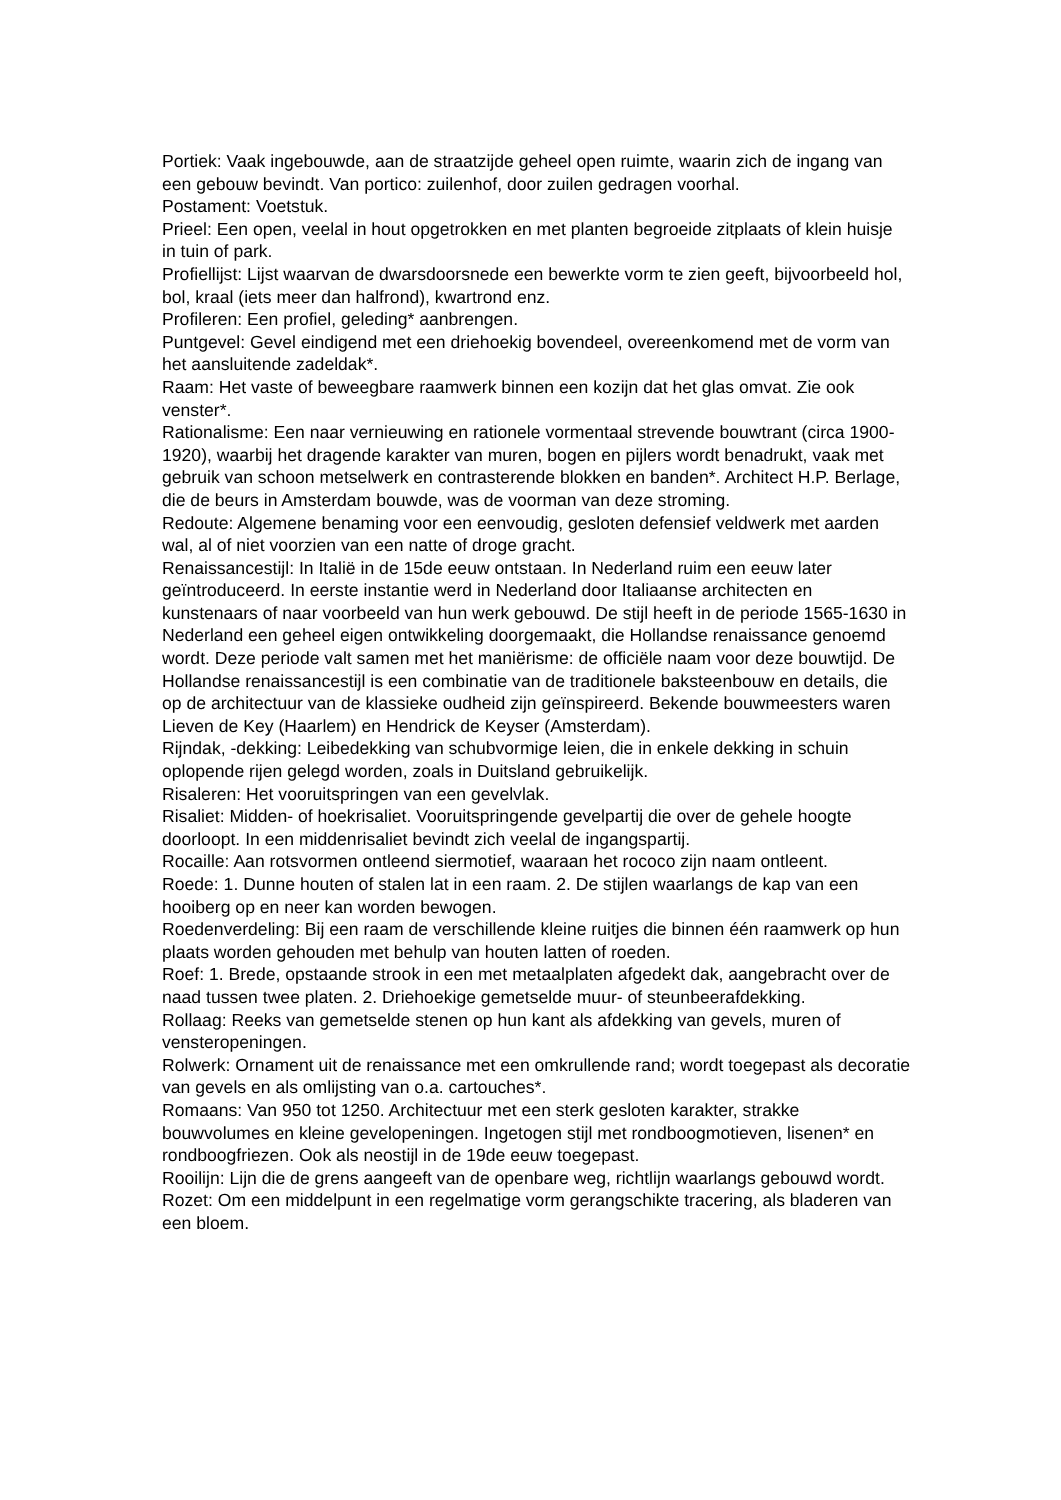Portiek: Vaak ingebouwde, aan de straatzijde geheel open ruimte, waarin zich de ingang van een gebouw bevindt. Van portico: zuilenhof, door zuilen gedragen voorhal.
Postament: Voetstuk.
Prieel: Een open, veelal in hout opgetrokken en met planten begroeide zitplaats of klein huisje in tuin of park.
Profiellijst: Lijst waarvan de dwarsdoorsnede een bewerkte vorm te zien geeft, bijvoorbeeld hol, bol, kraal (iets meer dan halfrond), kwartrond enz.
Profileren: Een profiel, geleding* aanbrengen.
Puntgevel: Gevel eindigend met een driehoekig bovendeel, overeenkomend met de vorm van het aansluitende zadeldak*.
Raam: Het vaste of beweegbare raamwerk binnen een kozijn dat het glas omvat. Zie ook venster*.
Rationalisme: Een naar vernieuwing en rationele vormentaal strevende bouwtrant (circa 1900-1920), waarbij het dragende karakter van muren, bogen en pijlers wordt benadrukt, vaak met gebruik van schoon metselwerk en contrasterende blokken en banden*. Architect H.P. Berlage, die de beurs in Amsterdam bouwde, was de voorman van deze stroming.
Redoute: Algemene benaming voor een eenvoudig, gesloten defensief veldwerk met aarden wal, al of niet voorzien van een natte of droge gracht.
Renaissancestijl: In Italië in de 15de eeuw ontstaan. In Nederland ruim een eeuw later geïntroduceerd. In eerste instantie werd in Nederland door Italiaanse architecten en kunstenaars of naar voorbeeld van hun werk gebouwd. De stijl heeft in de periode 1565-1630 in Nederland een geheel eigen ontwikkeling doorgemaakt, die Hollandse renaissance genoemd wordt. Deze periode valt samen met het maniërisme: de officiële naam voor deze bouwtijd. De Hollandse renaissancestijl is een combinatie van de traditionele baksteenbouw en details, die op de architectuur van de klassieke oudheid zijn geïnspireerd. Bekende bouwmeesters waren Lieven de Key (Haarlem) en Hendrick de Keyser (Amsterdam).
Rijndak, -dekking: Leibedekking van schubvormige leien, die in enkele dekking in schuin oplopende rijen gelegd worden, zoals in Duitsland gebruikelijk.
Risaleren: Het vooruitspringen van een gevelvlak.
Risaliet: Midden- of hoekrisaliet. Vooruitspringende gevelpartij die over de gehele hoogte doorloopt. In een middenrisaliet bevindt zich veelal de ingangspartij.
Rocaille: Aan rotsvormen ontleend siermotief, waaraan het rococo zijn naam ontleent.
Roede: 1. Dunne houten of stalen lat in een raam. 2. De stijlen waarlangs de kap van een hooiberg op en neer kan worden bewogen.
Roedenverdeling: Bij een raam de verschillende kleine ruitjes die binnen één raamwerk op hun plaats worden gehouden met behulp van houten latten of roeden.
Roef: 1. Brede, opstaande strook in een met metaalplaten afgedekt dak, aangebracht over de naad tussen twee platen. 2. Driehoekige gemetselde muur- of steunbeerafdekking.
Rollaag: Reeks van gemetselde stenen op hun kant als afdekking van gevels, muren of vensteropeningen.
Rolwerk: Ornament uit de renaissance met een omkrullende rand; wordt toegepast als decoratie van gevels en als omlijsting van o.a. cartouches*.
Romaans: Van 950 tot 1250. Architectuur met een sterk gesloten karakter, strakke bouwvolumes en kleine gevelopeningen. Ingetogen stijl met rondboogmotieven, lisenen* en rondboogfriezen. Ook als neostijl in de 19de eeuw toegepast.
Rooilijn: Lijn die de grens aangeeft van de openbare weg, richtlijn waarlangs gebouwd wordt.
Rozet: Om een middelpunt in een regelmatige vorm gerangschikte tracering, als bladeren van een bloem.